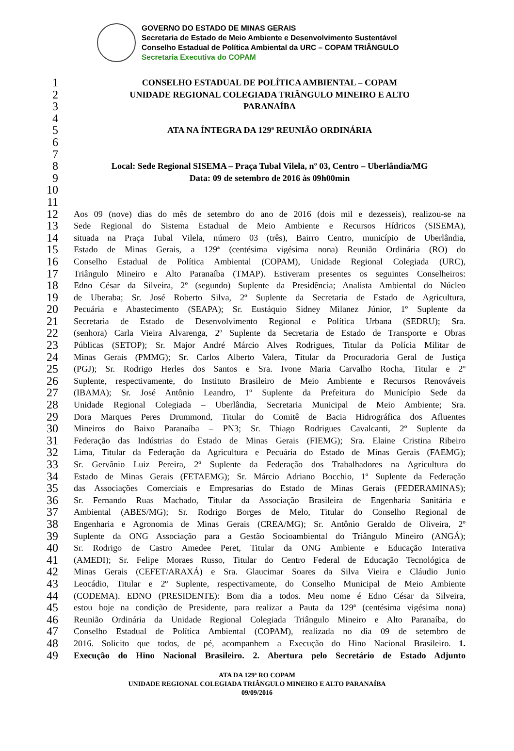GOVERNO DO ESTADO DE MINAS GERAIS
Secretaria de Estado de Meio Ambiente e Desenvolvimento Sustentável
Conselho Estadual de Política Ambiental da URC – COPAM TRIÂNGULO
Secretaria Executiva do COPAM
1 CONSELHO ESTADUAL DE POLÍTICA AMBIENTAL – COPAM
2 UNIDADE REGIONAL COLEGIADA TRIÂNGULO MINEIRO E ALTO
3 PARANAÍBA
4
5 ATA NA ÍNTEGRA DA 129ª REUNIÃO ORDINÁRIA
6
7
8 Local: Sede Regional SISEMA – Praça Tubal Vilela, nº 03, Centro – Uberlândia/MG
9 Data: 09 de setembro de 2016 às 09h00min
10
11
12 Aos 09 (nove) dias do mês de setembro do ano de 2016 (dois mil e dezesseis), realizou-se na
13 Sede Regional do Sistema Estadual de Meio Ambiente e Recursos Hídricos (SISEMA),
14 situada na Praça Tubal Vilela, número 03 (três), Bairro Centro, município de Uberlândia,
15 Estado de Minas Gerais, a 129ª (centésima vigésima nona) Reunião Ordinária (RO) do
16 Conselho Estadual de Política Ambiental (COPAM), Unidade Regional Colegiada (URC),
17 Triângulo Mineiro e Alto Paranaíba (TMAP). Estiveram presentes os seguintes Conselheiros:
18 Edno César da Silveira, 2º (segundo) Suplente da Presidência; Analista Ambiental do Núcleo
19 de Uberaba; Sr. José Roberto Silva, 2º Suplente da Secretaria de Estado de Agricultura,
20 Pecuária e Abastecimento (SEAPA); Sr. Eustáquio Sidney Milanez Júnior, 1º Suplente da
21 Secretaria de Estado de Desenvolvimento Regional e Política Urbana (SEDRU); Sra.
22 (senhora) Carla Vieira Alvarenga, 2º Suplente da Secretaria de Estado de Transporte e Obras
23 Públicas (SETOP); Sr. Major André Márcio Alves Rodrigues, Titular da Polícia Militar de
24 Minas Gerais (PMMG); Sr. Carlos Alberto Valera, Titular da Procuradoria Geral de Justiça
25 (PGJ); Sr. Rodrigo Herles dos Santos e Sra. Ivone Maria Carvalho Rocha, Titular e 2º
26 Suplente, respectivamente, do Instituto Brasileiro de Meio Ambiente e Recursos Renováveis
27 (IBAMA); Sr. José Antônio Leandro, 1º Suplente da Prefeitura do Município Sede da
28 Unidade Regional Colegiada – Uberlândia, Secretaria Municipal de Meio Ambiente; Sra.
29 Dora Marques Peres Drummond, Titular do Comitê de Bacia Hidrográfica dos Afluentes
30 Mineiros do Baixo Paranaíba – PN3; Sr. Thiago Rodrigues Cavalcanti, 2º Suplente da
31 Federação das Indústrias do Estado de Minas Gerais (FIEMG); Sra. Elaine Cristina Ribeiro
32 Lima, Titular da Federação da Agricultura e Pecuária do Estado de Minas Gerais (FAEMG);
33 Sr. Gervânio Luiz Pereira, 2º Suplente da Federação dos Trabalhadores na Agricultura do
34 Estado de Minas Gerais (FETAEMG); Sr. Márcio Adriano Bocchio, 1º Suplente da Federação
35 das Associações Comerciais e Empresarias do Estado de Minas Gerais (FEDERAMINAS);
36 Sr. Fernando Ruas Machado, Titular da Associação Brasileira de Engenharia Sanitária e
37 Ambiental (ABES/MG); Sr. Rodrigo Borges de Melo, Titular do Conselho Regional de
38 Engenharia e Agronomia de Minas Gerais (CREA/MG); Sr. Antônio Geraldo de Oliveira, 2º
39 Suplente da ONG Associação para a Gestão Socioambiental do Triângulo Mineiro (ANGÁ);
40 Sr. Rodrigo de Castro Amedee Peret, Titular da ONG Ambiente e Educação Interativa
41 (AMEDI); Sr. Felipe Moraes Russo, Titular do Centro Federal de Educação Tecnológica de
42 Minas Gerais (CEFET/ARAXÁ) e Sra. Glaucimar Soares da Silva Vieira e Cláudio Junio
43 Leocádio, Titular e 2º Suplente, respectivamente, do Conselho Municipal de Meio Ambiente
44 (CODEMA). EDNO (PRESIDENTE): Bom dia a todos. Meu nome é Edno César da Silveira,
45 estou hoje na condição de Presidente, para realizar a Pauta da 129ª (centésima vigésima nona)
46 Reunião Ordinária da Unidade Regional Colegiada Triângulo Mineiro e Alto Paranaíba, do
47 Conselho Estadual de Política Ambiental (COPAM), realizada no dia 09 de setembro de
48 2016. Solicito que todos, de pé, acompanhem a Execução do Hino Nacional Brasileiro. 1.
49 Execução do Hino Nacional Brasileiro. 2. Abertura pelo Secretário de Estado Adjunto
ATA DA 129ª RO COPAM
UNIDADE REGIONAL COLEGIADA TRIÂNGULO MINEIRO E ALTO PARANAÍBA
09/09/2016